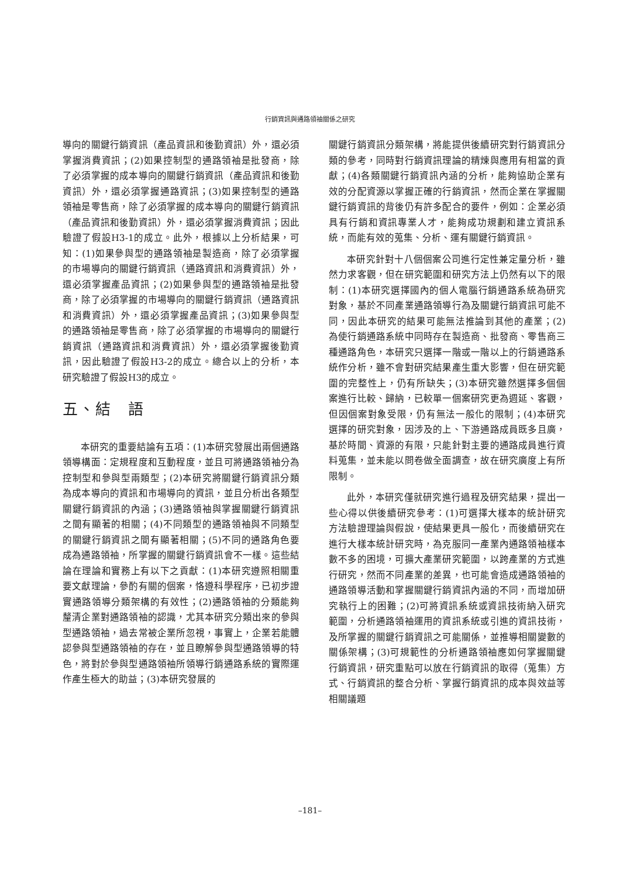行銷資訊與通路領袖關係之研究
導向的關鍵行銷資訊（產品資訊和後勤資訊）外，還必須掌握消費資訊；(2)如果控制型的通路領袖是批發商，除了必須掌握的成本導向的關鍵行銷資訊（產品資訊和後勤資訊）外，還必須掌握通路資訊；(3)如果控制型的通路領袖是零售商，除了必須掌握的成本導向的關鍵行銷資訊（產品資訊和後勤資訊）外，還必須掌握消費資訊；因此驗證了假設H3-1的成立。此外，根據以上分析結果，可知：(1)如果參與型的通路領袖是製造商，除了必須掌握的市場導向的關鍵行銷資訊（通路資訊和消費資訊）外，還必須掌握產品資訊；(2)如果參與型的通路領袖是批發商，除了必須掌握的市場導向的關鍵行銷資訊（通路資訊和消費資訊）外，還必須掌握產品資訊；(3)如果參與型的通路領袖是零售商，除了必須掌握的市場導向的關鍵行銷資訊（通路資訊和消費資訊）外，還必須掌握後勤資訊，因此驗證了假設H3-2的成立。總合以上的分析，本研究驗證了假設H3的成立。
五、結　語
本研究的重要結論有五項：(1)本研究發展出兩個通路領導構面：定規程度和互動程度，並且可將通路領袖分為控制型和參與型兩類型；(2)本研究將關鍵行銷資訊分類為成本導向的資訊和市場導向的資訊，並且分析出各類型關鍵行銷資訊的內涵；(3)通路領袖與掌握關鍵行銷資訊之間有顯著的相關；(4)不同類型的通路領袖與不同類型的關鍵行銷資訊之間有顯著相關；(5)不同的通路角色要成為通路領袖，所掌握的關鍵行銷資訊會不一樣。這些結論在理論和實務上有以下之貢獻：(1)本研究遵照相關重要文獻理論，參酌有關的個案，恪遵科學程序，已初步證實通路領導分類架構的有效性；(2)通路領袖的分類能夠釐清企業對通路領袖的認識，尤其本研究分類出來的參與型通路領袖，過去常被企業所忽視，事實上，企業若能體認參與型通路領袖的存在，並且瞭解參與型通路領導的特色，將對於參與型通路領袖所領導行銷通路系統的實際運作產生極大的助益；(3)本研究發展的
關鍵行銷資訊分類架構，將能提供後續研究對行銷資訊分類的參考，同時對行銷資訊理論的精煉與應用有相當的貢獻；(4)各類關鍵行銷資訊內涵的分析，能夠協助企業有效的分配資源以掌握正確的行銷資訊，然而企業在掌握關鍵行銷資訊的背後仍有許多配合的要件，例如：企業必須具有行銷和資訊專業人才，能夠成功規劃和建立資訊系統，而能有效的蒐集、分析、運有關鍵行銷資訊。
本研究針對十八個個案公司進行定性兼定量分析，雖然力求客觀，但在研究範圍和研究方法上仍然有以下的限制：(1)本研究選擇國內的個人電腦行銷通路系統為研究對象，基於不同產業通路領導行為及關鍵行銷資訊可能不同，因此本研究的結果可能無法推論到其他的產業；(2)為使行銷通路系統中同時存在製造商、批發商、零售商三種通路角色，本研究只選擇一階或一階以上的行銷通路系統作分析，雖不會對研究結果產生重大影響，但在研究範圍的完整性上，仍有所缺失；(3)本研究雖然選擇多個個案進行比較、歸納，已較單一個案研究更為週延、客觀，但因個案對象受限，仍有無法一般化的限制；(4)本研究選擇的研究對象，因涉及的上、下游通路成員既多且廣，基於時間、資源的有限，只能針對主要的通路成員進行資料蒐集，並未能以問卷做全面調查，故在研究廣度上有所限制。
此外，本研究僅就研究進行過程及研究結果，提出一些心得以供後續研究參考：(1)可選擇大樣本的統計研究方法驗證理論與假說，使結果更具一般化，而後續研究在進行大樣本統計研究時，為克服同一產業內通路領袖樣本數不多的困境，可擴大產業研究範圍，以跨產業的方式進行研究，然而不同產業的差異，也可能會造成通路領袖的通路領導活動和掌握關鍵行銷資訊內涵的不同，而增加研究執行上的困難；(2)可將資訊系統或資訊技術納入研究範圍，分析通路領袖運用的資訊系統或引進的資訊技術，及所掌握的關鍵行銷資訊之可能關係，並推導相關變數的關係架構；(3)可規範性的分析通路領袖應如何掌握關鍵行銷資訊，研究重點可以放在行銷資訊的取得（蒐集）方式、行銷資訊的整合分析、掌握行銷資訊的成本與效益等相關議題
–181–